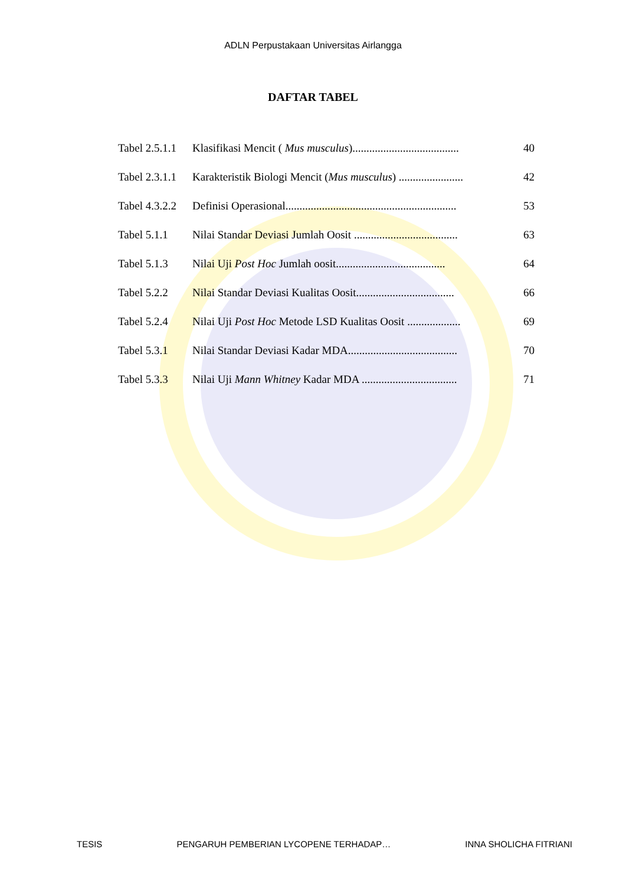ADLN Perpustakaan Universitas Airlangga
DAFTAR TABEL
| Tabel 2.5.1.1 | Klasifikasi Mencit ( Mus musculus )...................................... | 40 |
| Tabel 2.3.1.1 | Karakteristik Biologi Mencit ( Mus musculus ) ....................... | 42 |
| Tabel 4.3.2.2 | Definisi Operasional............................................................. | 53 |
| Tabel 5.1.1 | Nilai Standar Deviasi Jumlah Oosit ..................................... | 63 |
| Tabel 5.1.3 | Nilai Uji Post Hoc Jumlah oosit....................................... | 64 |
| Tabel 5.2.2 | Nilai Standar Deviasi Kualitas Oosit................................... | 66 |
| Tabel 5.2.4 | Nilai Uji Post Hoc Metode LSD Kualitas Oosit ................... | 69 |
| Tabel 5.3.1 | Nilai Standar Deviasi Kadar MDA....................................... | 70 |
| Tabel 5.3.3 | Nilai Uji Mann Whitney Kadar MDA .................................. | 71 |
TESIS PENGARUH PEMBERIAN LYCOPENE TERHADAP… INNA SHOLICHA FITRIANI